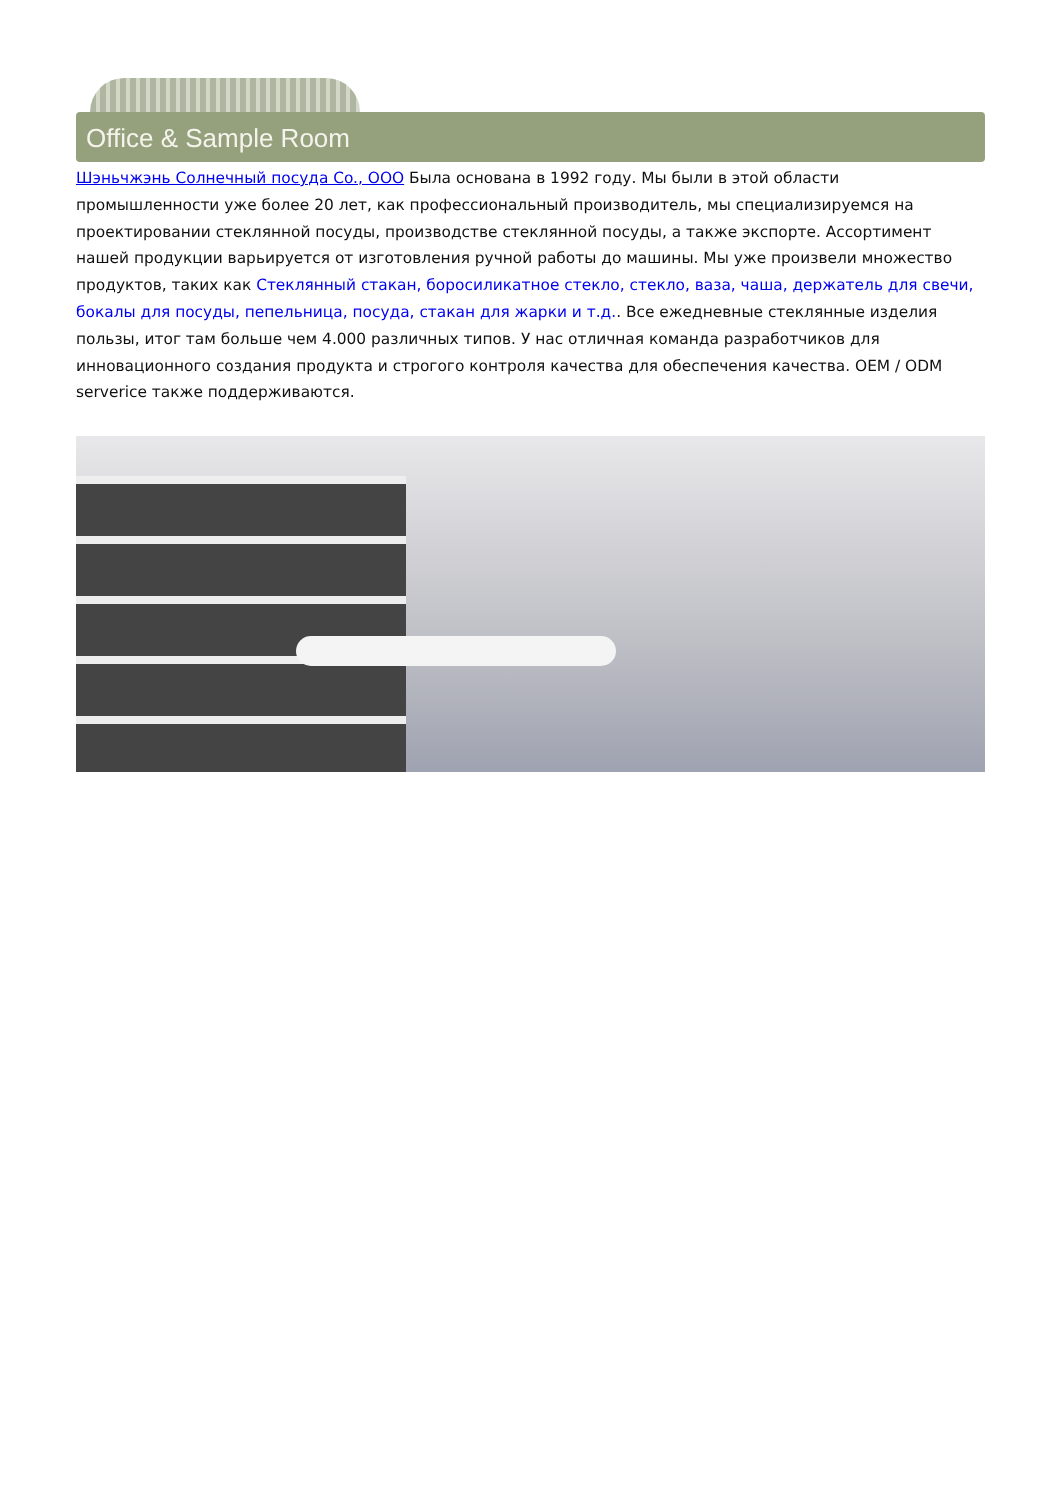Office & Sample Room
Шэньчжэнь Солнечный посуда Co., ООО Была основана в 1992 году. Мы были в этой области промышленности уже более 20 лет, как профессиональный производитель, мы специализируемся на проектировании стеклянной посуды, производстве стеклянной посуды, а также экспорте. Ассортимент нашей продукции варьируется от изготовления ручной работы до машины. Мы уже произвели множество продуктов, таких как Стеклянный стакан, боросиликатное стекло, стекло, ваза, чаша, держатель для свечи, бокалы для посуды, пепельница, посуда, стакан для жарки и т.д.. Все ежедневные стеклянные изделия пользы, итог там больше чем 4.000 различных типов. У нас отличная команда разработчиков для инновационного создания продукта и строгого контроля качества для обеспечения качества. OEM / ODM serverice также поддерживаются.